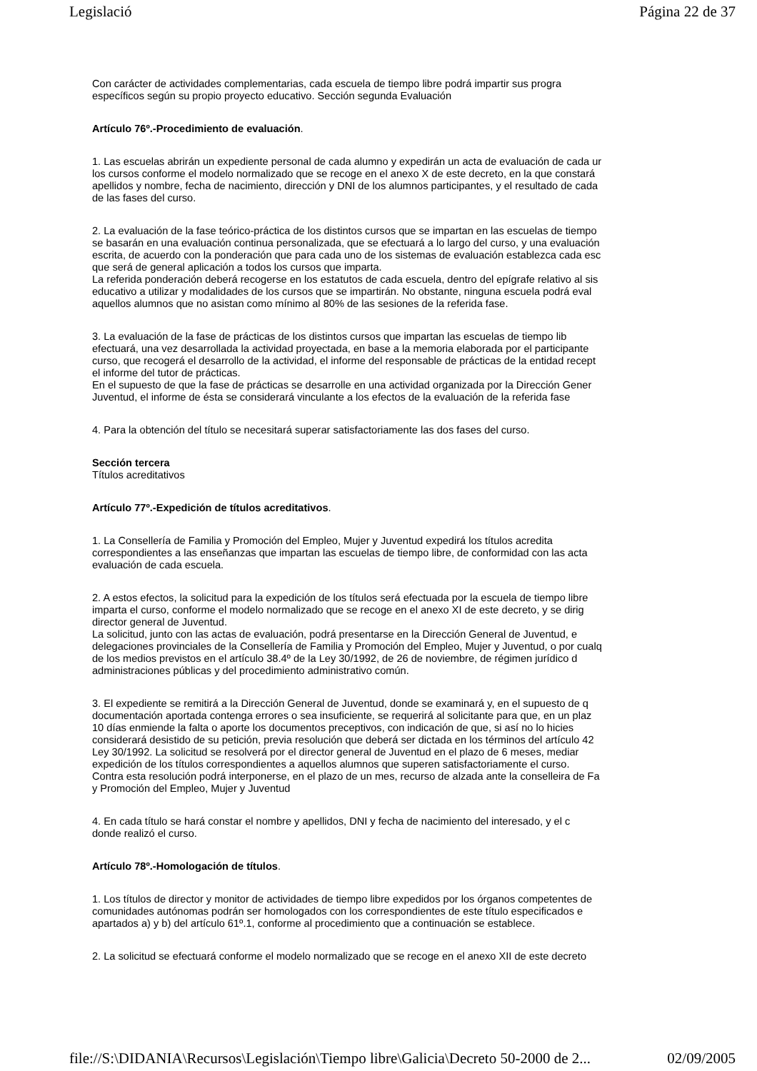Legislació Página 22 de 37
Con carácter de actividades complementarias, cada escuela de tiempo libre podrá impartir sus progra
específicos según su propio proyecto educativo. Sección segunda Evaluación
Artículo 76º.-Procedimiento de evaluación.
1. Las escuelas abrirán un expediente personal de cada alumno y expedirán un acta de evaluación de cada ur
los cursos conforme el modelo normalizado que se recoge en el anexo X de este decreto, en la que constará
apellidos y nombre, fecha de nacimiento, dirección y DNI de los alumnos participantes, y el resultado de cada
de las fases del curso.
2. La evaluación de la fase teórico-práctica de los distintos cursos que se impartan en las escuelas de tiempo
se basarán en una evaluación continua personalizada, que se efectuará a lo largo del curso, y una evaluación
escrita, de acuerdo con la ponderación que para cada uno de los sistemas de evaluación establezca cada esc
que será de general aplicación a todos los cursos que imparta.
La referida ponderación deberá recogerse en los estatutos de cada escuela, dentro del epígrafe relativo al sis
educativo a utilizar y modalidades de los cursos que se impartirán. No obstante, ninguna escuela podrá eval
aquellos alumnos que no asistan como mínimo al 80% de las sesiones de la referida fase.
3. La evaluación de la fase de prácticas de los distintos cursos que impartan las escuelas de tiempo lib
efectuará, una vez desarrollada la actividad proyectada, en base a la memoria elaborada por el participante
curso, que recogerá el desarrollo de la actividad, el informe del responsable de prácticas de la entidad recept
el informe del tutor de prácticas.
En el supuesto de que la fase de prácticas se desarrolle en una actividad organizada por la Dirección Gener
Juventud, el informe de ésta se considerará vinculante a los efectos de la evaluación de la referida fase
4. Para la obtención del título se necesitará superar satisfactoriamente las dos fases del curso.
Sección tercera
Títulos acreditativos
Artículo 77º.-Expedición de títulos acreditativos.
1. La Consellería de Familia y Promoción del Empleo, Mujer y Juventud expedirá los títulos acredita
correspondientes a las enseñanzas que impartan las escuelas de tiempo libre, de conformidad con las acta
evaluación de cada escuela.
2. A estos efectos, la solicitud para la expedición de los títulos será efectuada por la escuela de tiempo libre
imparta el curso, conforme el modelo normalizado que se recoge en el anexo XI de este decreto, y se dirig
director general de Juventud.
La solicitud, junto con las actas de evaluación, podrá presentarse en la Dirección General de Juventud, e
delegaciones provinciales de la Consellería de Familia y Promoción del Empleo, Mujer y Juventud, o por cualq
de los medios previstos en el artículo 38.4º de la Ley 30/1992, de 26 de noviembre, de régimen jurídico d
administraciones públicas y del procedimiento administrativo común.
3. El expediente se remitirá a la Dirección General de Juventud, donde se examinará y, en el supuesto de q
documentación aportada contenga errores o sea insuficiente, se requerirá al solicitante para que, en un plaz
10 días enmiende la falta o aporte los documentos preceptivos, con indicación de que, si así no lo hicies
considerará desistido de su petición, previa resolución que deberá ser dictada en los términos del artículo 42
Ley 30/1992. La solicitud se resolverá por el director general de Juventud en el plazo de 6 meses, mediar
expedición de los títulos correspondientes a aquellos alumnos que superen satisfactoriamente el curso.
Contra esta resolución podrá interponerse, en el plazo de un mes, recurso de alzada ante la conselleira de Fa
y Promoción del Empleo, Mujer y Juventud
4. En cada título se hará constar el nombre y apellidos, DNI y fecha de nacimiento del interesado, y el c
donde realizó el curso.
Artículo 78º.-Homologación de títulos.
1. Los títulos de director y monitor de actividades de tiempo libre expedidos por los órganos competentes de
comunidades autónomas podrán ser homologados con los correspondientes de este título especificados e
apartados a) y b) del artículo 61º.1, conforme al procedimiento que a continuación se establece.
2. La solicitud se efectuará conforme el modelo normalizado que se recoge en el anexo XII de este decreto
file://S:\DIDANIA\Recursos\Legislación\Tiempo libre\Galicia\Decreto 50-2000 de 2... 02/09/2005